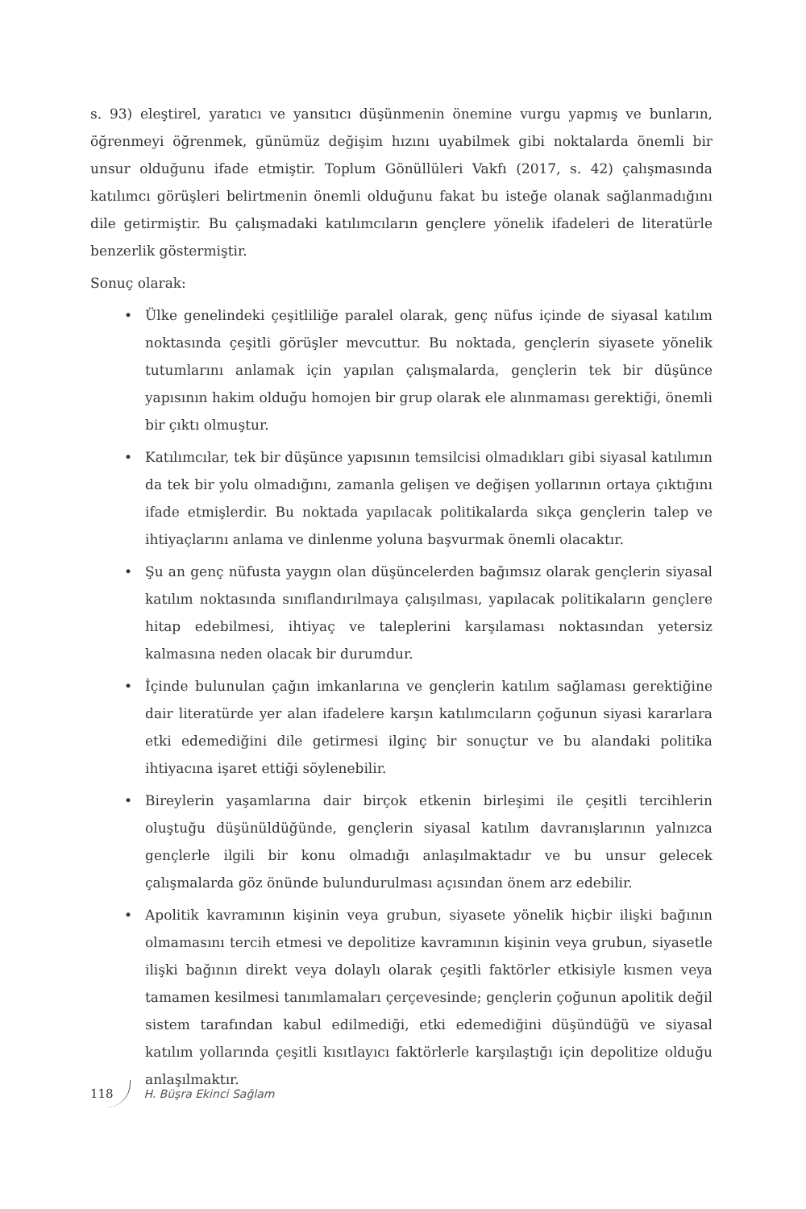s. 93) eleştirel, yaratıcı ve yansıtıcı düşünmenin önemine vurgu yapmış ve bunların, öğrenmeyi öğrenmek, günümüz değişim hızını uyabilmek gibi noktalarda önemli bir unsur olduğunu ifade etmiştir. Toplum Gönüllüleri Vakfı (2017, s. 42) çalışmasında katılımcı görüşleri belirtmenin önemli olduğunu fakat bu isteğe olanak sağlanmadığını dile getirmiştir. Bu çalışmadaki katılımcıların gençlere yönelik ifadeleri de literatürle benzerlik göstermiştir.
Sonuç olarak:
• Ülke genelindeki çeşitliliğe paralel olarak, genç nüfus içinde de siyasal katılım noktasında çeşitli görüşler mevcuttur. Bu noktada, gençlerin siyasete yönelik tutumlarını anlamak için yapılan çalışmalarda, gençlerin tek bir düşünce yapısının hakim olduğu homojen bir grup olarak ele alınmaması gerektiği, önemli bir çıktı olmuştur.
• Katılımcılar, tek bir düşünce yapısının temsilcisi olmadıkları gibi siyasal katılımın da tek bir yolu olmadığını, zamanla gelişen ve değişen yollarının ortaya çıktığını ifade etmişlerdir. Bu noktada yapılacak politikalarda sıkça gençlerin talep ve ihtiyaçlarını anlama ve dinlenme yoluna başvurmak önemli olacaktır.
• Şu an genç nüfusta yaygın olan düşüncelerden bağımsız olarak gençlerin siyasal katılım noktasında sınıflandırılmaya çalışılması, yapılacak politikaların gençlere hitap edebilmesi, ihtiyaç ve taleplerini karşılaması noktasından yetersiz kalmasına neden olacak bir durumdur.
• İçinde bulunulan çağın imkanlarına ve gençlerin katılım sağlaması gerektiğine dair literatürde yer alan ifadelere karşın katılımcıların çoğunun siyasi kararlara etki edemediğini dile getirmesi ilginç bir sonuçtur ve bu alandaki politika ihtiyacına işaret ettiği söylenebilir.
• Bireylerin yaşamlarına dair birçok etkenin birleşimi ile çeşitli tercihlerin oluştuğu düşünüldüğünde, gençlerin siyasal katılım davranışlarının yalnızca gençlerle ilgili bir konu olmadığı anlaşılmaktadır ve bu unsur gelecek çalışmalarda göz önünde bulundurulması açısından önem arz edebilir.
• Apolitik kavramının kişinin veya grubun, siyasete yönelik hiçbir ilişki bağının olmamasını tercih etmesi ve depolitize kavramının kişinin veya grubun, siyasetle ilişki bağının direkt veya dolaylı olarak çeşitli faktörler etkisiyle kısmen veya tamamen kesilmesi tanımlamaları çerçevesinde; gençlerin çoğunun apolitik değil sistem tarafından kabul edilmediği, etki edemediğini düşündüğü ve siyasal katılım yollarında çeşitli kısıtlayıcı faktörlerle karşılaştığı için depolitize olduğu anlaşılmaktır.
118 H. Büşra Ekinci Sağlam